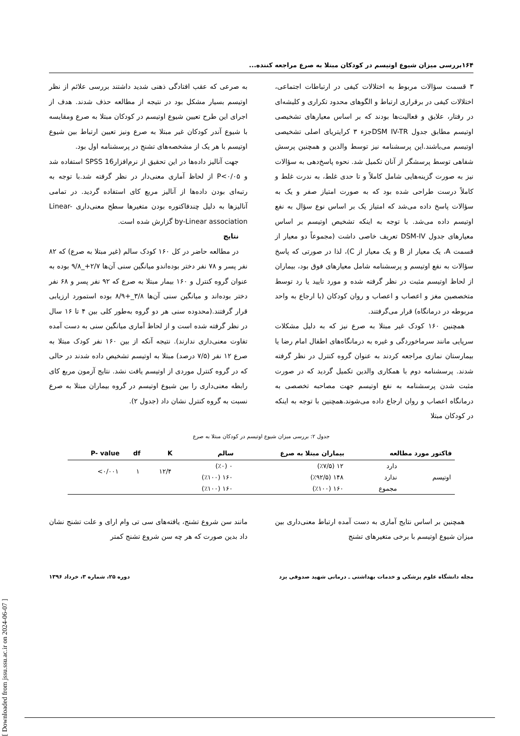[ Downloaded from jssu.ssu.ac.ir on 2024-06-07 ]
۱۶۴بررسی میزان شیوع اوتیسم در کودکان مبتلا به صرع مراجعه کننده...
۳ قسمت سؤالات مربوط به اختلالات کیفی در ارتباطات اجتماعی، اختلالات کیفی در برقراری ارتباط و الگوهای محدود تکراری و کلیشه‌ای در رفتار، علایق و فعالیت‌ها بودند که بر اساس معیارهای تشخیصی اوتیسم مطابق جدول DSM IV-TRجزء ۳ کرایتریای اصلی تشخیصی اوتیسم می‌باشند.این پرسشنامه نیز توسط والدین و همچنین پرسش شفاهی توسط پرسشگر از آنان تکمیل شد. نحوه پاسخ‌دهی به سؤالات نیز به صورت گزینه‌هایی شامل کاملاً و تا حدی غلط، به ندرت غلط و کاملاً درست طراحی شده بود که به صورت امتیاز صفر و یک به سؤالات پاسخ داده می‌شد که امتیاز یک بر اساس نوع سؤال به نفع اوتیسم داده می‌شد. با توجه به اینکه تشخیص اوتیسم بر اساس معیارهای جدول DSM-IV تعریف خاصی داشت (مجموعاً دو معیار از قسمت A، یک معیار از B و یک معیار از C)، لذا در صورتی که پاسخ سؤالات به نفع اوتیسم و پرسشنامه شامل معیارهای فوق بود، بیماران از لحاظ اوتیسم مثبت در نظر گرفته شده و مورد تایید یا رد توسط متخصصین مغز و اعصاب و اعصاب و روان کودکان (با ارجاع به واحد مربوطه در درمانگاه) قرار می‌گرفتند.
همچنین ۱۶۰ کودک غیر مبتلا به صرع نیز که به دلیل مشکلات سرپایی مانند سرماخوردگی و غیره به درمانگاه‌های اطفال امام رضا یا بیمارستان نمازی مراجعه کردند به عنوان گروه کنترل در نظر گرفته شدند. پرسشنامه دوم با همکاری والدین تکمیل گردید که در صورت مثبت شدن پرسشنامه به نفع اوتیسم جهت مصاحبه تخصصی به درمانگاه اعصاب و روان ارجاع داده می‌شوند.همچنین با توجه به اینکه در کودکان مبتلا
به صرعی که عقب افتادگی ذهنی شدید داشتند بررسی علائم از نظر اوتیسم بسیار مشکل بود در نتیجه از مطالعه حذف شدند. هدف از اجرای این طرح تعیین شیوع اوتیسم در کودکان مبتلا به صرع ومقایسه با شیوع آندر کودکان غیر مبتلا به صرع ونیز تعیین ارتباط بین شیوع اوتیسم با هر یک از مشخصه‌های تشنج در پرسشنامه اول بود.
جهت آنالیز داده‌ها در این تحقیق از نرم‌افزارSPSS 16 استفاده شد و P<۰/۰۵ از لحاظ آماری معنی‌دار در نظر گرفته شد.با توجه به رتبه‌ای بودن داده‌ها از آنالیز مربع کای استفاده گردید. در تمامی آنالیزها به دلیل چندفاکتوره بودن متغیرها سطح معنی‌داری Linear- by-Linear association گزارش شده است.
نتایج
در مطالعه حاضر در کل ۱۶۰ کودک سالم (غیر مبتلا به صرع) که ۸۲ نفر پسر و ۷۸ نفر دختر بوده‌اندو میانگین سنی آن‌ها ۲/۷+_۹/۸ بوده به عنوان گروه کنترل و ۱۶۰ بیمار مبتلا به صرع که ۹۲ نفر پسر و ۶۸ نفر دختر بوده‌اند و میانگین سنی آن‌ها ۳/۸_+۸/۹ بوده استمورد ارزیابی قرار گرفتند.(محدوده سنی هر دو گروه به‌طور کلی بین ۴ تا ۱۶ سال در نظر گرفته شده است و از لحاظ آماری میانگین سنی به دست آمده تفاوت معنی‌داری ندارند). نتیجه آنکه از بین ۱۶۰ نفر کودک مبتلا به صرع ۱۲ نفر (۷/۵ درصد) مبتلا به اوتیسم تشخیص داده شدند در حالی که در گروه کنترل موردی از اوتیسم یافت نشد. نتایج آزمون مربع کای رابطه معنی‌داری را بین شیوع اوتیسم در گروه بیماران مبتلا به صرع نسبت به گروه کنترل نشان داد (جدول ۲).
جدول ۲: بررسی میزان شیوع اوتیسم در کودکان مبتلا به صرع
| فاکتور مورد مطالعه | | بیماران مبتلا به صرع | سالم | K | df | P- value |
| --- | --- | --- | --- | --- | --- | --- |
| اوتیسم | دارد | ۱۲ (٪۷/۵) | ۰ (٪۰) | ۱۲/۴ | ۱ | ۰/۰۰۱> |
| | ندارد | ۱۴۸ (٪۹۲/۵) | ۱۶۰ (٪۱۰۰) | | | |
| | مجموع | ۱۶۰ (٪۱۰۰) | ۱۶۰ (٪۱۰۰) | | | |
همچنین بر اساس نتایج آماری به دست آمده ارتباط معنی‌داری بین میزان شیوع اوتیسم با برخی متغیرهای تشنج
مانند سن شروع تشنج، یافته‌های سی تی وام ارای و علت تشنج نشان داد بدین صورت که هر چه سن شروع تشنج کمتر
مجله دانشگاه علوم پزشکی و خدمات بهداشتی ـ درمانی شهید صدوقی یزد دوره ۲۵، شماره ۳، خرداد ۱۳۹۶